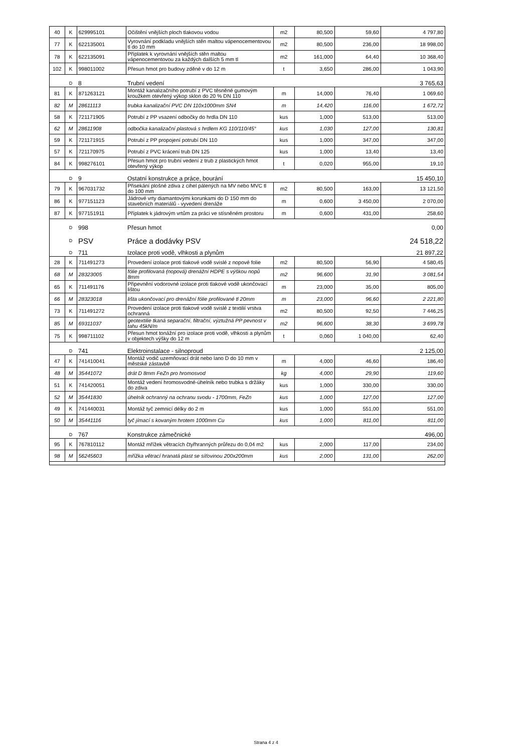| 40 | K | 629995101 | Očištění vnějších ploch tlakovou vodou | m2 | 80,500 | 59,60 | 4 797,80 |
| 77 | K | 622135001 | Vyrovnání podkladu vnějších stěn maltou vápenocementovou tl do 10 mm | m2 | 80,500 | 236,00 | 18 998,00 |
| 78 | K | 622135091 | Příplatek k vyrovnání vnějších stěn maltou vápenocementovou za každých dalších 5 mm tl | m2 | 161,000 | 64,40 | 10 368,40 |
| 102 | K | 998011002 | Přesun hmot pro budovy zděné v do 12 m | t | 3,650 | 286,00 | 1 043,90 |
| | D | 8 | Trubní vedení | | | | 3 765,63 |
| 81 | K | 871263121 | Montáž kanalizačního potrubí z PVC těsněné gumovým kroužkem otevřený výkop sklon do 20 % DN 110 | m | 14,000 | 76,40 | 1 069,60 |
| 82 | M | 28611113 | trubka kanalizační PVC DN 110x1000mm SN4 | m | 14,420 | 116,00 | 1 672,72 |
| 58 | K | 721171905 | Potrubí z PP vsazení odbočky do hrdla DN 110 | kus | 1,000 | 513,00 | 513,00 |
| 62 | M | 28611908 | odbočka kanalizační plastová s hrdlem KG 110/110/45° | kus | 1,030 | 127,00 | 130,81 |
| 59 | K | 721171915 | Potrubí z PP propojení potrubí DN 110 | kus | 1,000 | 347,00 | 347,00 |
| 57 | K | 721170975 | Potrubí z PVC krácení trub DN 125 | kus | 1,000 | 13,40 | 13,40 |
| 84 | K | 998276101 | Přesun hmot pro trubní vedení z trub z plastických hmot otevřený výkop | t | 0,020 | 955,00 | 19,10 |
| | D | 9 | Ostatní konstrukce a práce, bourání | | | | 15 450,10 |
| 79 | K | 967031732 | Přisekání plošné zdiva z cihel pálených na MV nebo MVC tl do 100 mm | m2 | 80,500 | 163,00 | 13 121,50 |
| 86 | K | 977151123 | Jádrové vrty diamantovými korunkami do D 150 mm do stavebních materiálů - vyvedení drenáže | m | 0,600 | 3 450,00 | 2 070,00 |
| 87 | K | 977151911 | Příplatek k jádrovým vrtům za práci ve stísněném prostoru | m | 0,600 | 431,00 | 258,60 |
| | D | 998 | Přesun hmot | | | | 0,00 |
| | D | PSV | Práce a dodávky PSV | | | | 24 518,22 |
| | D | 711 | Izolace proti vodě, vlhkosti a plynům | | | | 21 897,22 |
| 28 | K | 711491273 | Provedení izolace proti tlakové vodě svislé z nopové folie | m2 | 80,500 | 56,90 | 4 580,45 |
| 68 | M | 28323005 | fólie profilovaná (nopová) drenážní HDPE s výškou nopů 8mm | m2 | 96,600 | 31,90 | 3 081,54 |
| 65 | K | 711491176 | Připevnění vodorovné izolace proti tlakové vodě ukončovací lištou | m | 23,000 | 35,00 | 805,00 |
| 66 | M | 28323018 | lišta ukončovací pro drenážní fólie profilované tl 20mm | m | 23,000 | 96,60 | 2 221,80 |
| 73 | K | 711491272 | Provedení izolace proti tlakové vodě svislé z textilií vrstva ochranná | m2 | 80,500 | 92,50 | 7 446,25 |
| 85 | M | 69311037 | geotextilie tkaná separační, filtrační, výztužná PP pevnost v tahu 45kN/m | m2 | 96,600 | 38,30 | 3 699,78 |
| 75 | K | 998711102 | Přesun hmot tonážní pro izolace proti vodě, vlhkosti a plynům v objektech výšky do 12 m | t | 0,060 | 1 040,00 | 62,40 |
| | D | 741 | Elektroinstalace - silnoproud | | | | 2 125,00 |
| 47 | K | 741410041 | Montáž vodič uzemňovací drát nebo lano D do 10 mm v městské zástavbě | m | 4,000 | 46,60 | 186,40 |
| 48 | M | 35441072 | drát D 8mm FeZn pro hromosvod | kg | 4,000 | 29,90 | 119,60 |
| 51 | K | 741420051 | Montáž vedení hromosvodné-úhelník nebo trubka s držáky do zdiva | kus | 1,000 | 330,00 | 330,00 |
| 52 | M | 35441830 | úhelník ochranný na ochranu svodu - 1700mm, FeZn | kus | 1,000 | 127,00 | 127,00 |
| 49 | K | 741440031 | Montáž tyč zemnicí délky do 2 m | kus | 1,000 | 551,00 | 551,00 |
| 50 | M | 35441116 | tyč jímací s kovaným hrotem 1000mm Cu | kus | 1,000 | 811,00 | 811,00 |
| | D | 767 | Konstrukce zámečnické | | | | 496,00 |
| 95 | K | 767810112 | Montáž mřížek větracích čtyřhranných průřezu do 0,04 m2 | kus | 2,000 | 117,00 | 234,00 |
| 98 | M | 56245603 | mřížka větrací hranatá plast se síťovinou 200x200mm | kus | 2,000 | 131,00 | 262,00 |
Strana 4 z 4